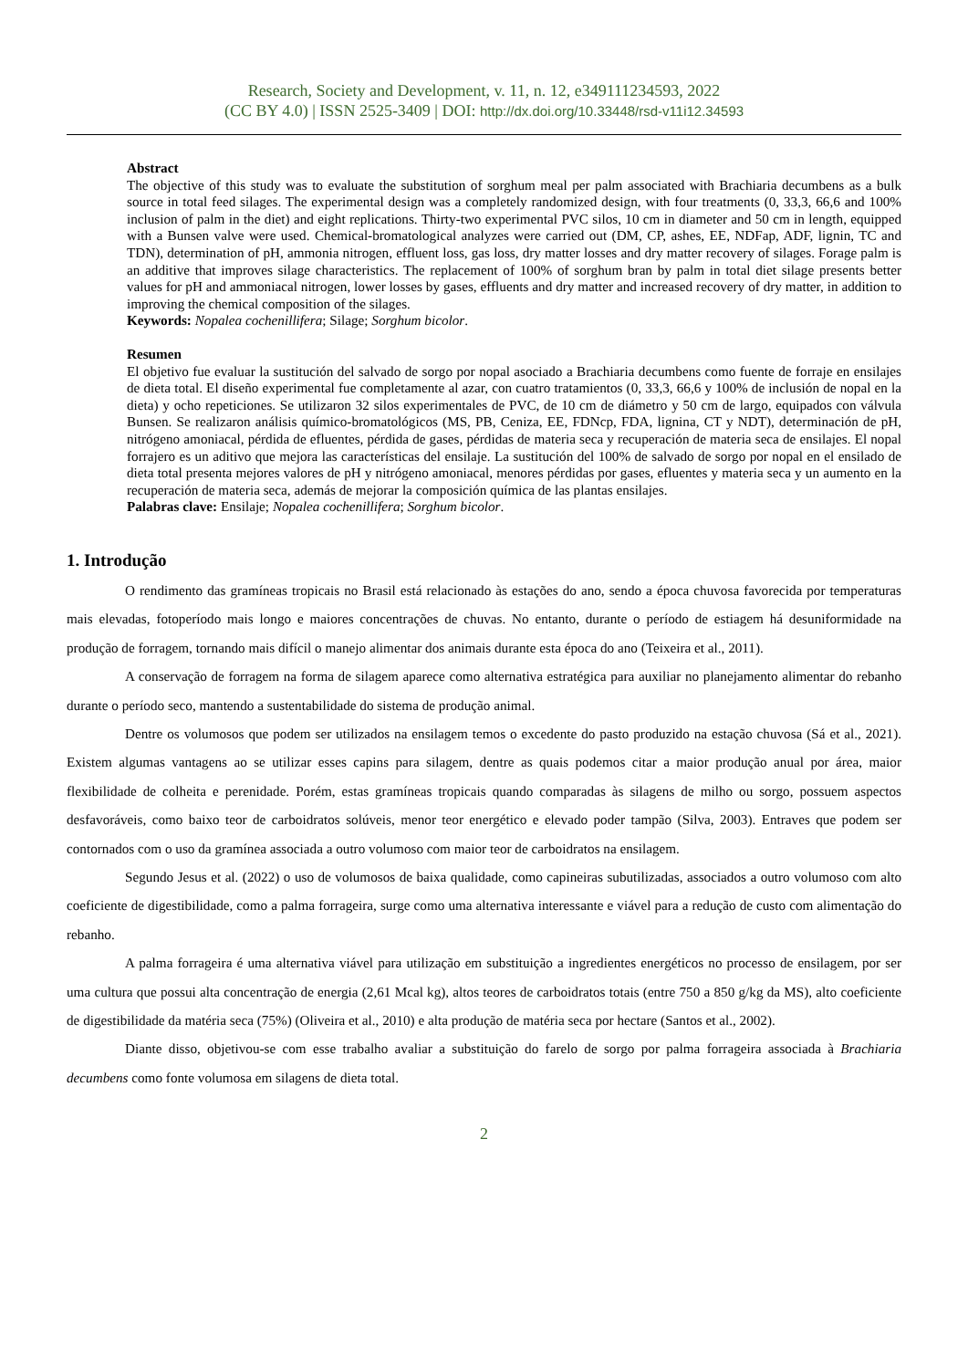Research, Society and Development, v. 11, n. 12, e349111234593, 2022
(CC BY 4.0) | ISSN 2525-3409 | DOI: http://dx.doi.org/10.33448/rsd-v11i12.34593
Abstract
The objective of this study was to evaluate the substitution of sorghum meal per palm associated with Brachiaria decumbens as a bulk source in total feed silages. The experimental design was a completely randomized design, with four treatments (0, 33,3, 66,6 and 100% inclusion of palm in the diet) and eight replications. Thirty-two experimental PVC silos, 10 cm in diameter and 50 cm in length, equipped with a Bunsen valve were used. Chemical-bromatological analyzes were carried out (DM, CP, ashes, EE, NDFap, ADF, lignin, TC and TDN), determination of pH, ammonia nitrogen, effluent loss, gas loss, dry matter losses and dry matter recovery of silages. Forage palm is an additive that improves silage characteristics. The replacement of 100% of sorghum bran by palm in total diet silage presents better values for pH and ammoniacal nitrogen, lower losses by gases, effluents and dry matter and increased recovery of dry matter, in addition to improving the chemical composition of the silages.
Keywords: Nopalea cochenillifera; Silage; Sorghum bicolor.
Resumen
El objetivo fue evaluar la sustitución del salvado de sorgo por nopal asociado a Brachiaria decumbens como fuente de forraje en ensilajes de dieta total. El diseño experimental fue completamente al azar, con cuatro tratamientos (0, 33,3, 66,6 y 100% de inclusión de nopal en la dieta) y ocho repeticiones. Se utilizaron 32 silos experimentales de PVC, de 10 cm de diámetro y 50 cm de largo, equipados con válvula Bunsen. Se realizaron análisis químico-bromatológicos (MS, PB, Ceniza, EE, FDNcp, FDA, lignina, CT y NDT), determinación de pH, nitrógeno amoniacal, pérdida de efluentes, pérdida de gases, pérdidas de materia seca y recuperación de materia seca de ensilajes. El nopal forrajero es un aditivo que mejora las características del ensilaje. La sustitución del 100% de salvado de sorgo por nopal en el ensilado de dieta total presenta mejores valores de pH y nitrógeno amoniacal, menores pérdidas por gases, efluentes y materia seca y un aumento en la recuperación de materia seca, además de mejorar la composición química de las plantas ensilajes.
Palabras clave: Ensilaje; Nopalea cochenillifera; Sorghum bicolor.
1. Introdução
O rendimento das gramíneas tropicais no Brasil está relacionado às estações do ano, sendo a época chuvosa favorecida por temperaturas mais elevadas, fotoperíodo mais longo e maiores concentrações de chuvas. No entanto, durante o período de estiagem há desuniformidade na produção de forragem, tornando mais difícil o manejo alimentar dos animais durante esta época do ano (Teixeira et al., 2011).
A conservação de forragem na forma de silagem aparece como alternativa estratégica para auxiliar no planejamento alimentar do rebanho durante o período seco, mantendo a sustentabilidade do sistema de produção animal.
Dentre os volumosos que podem ser utilizados na ensilagem temos o excedente do pasto produzido na estação chuvosa (Sá et al., 2021). Existem algumas vantagens ao se utilizar esses capins para silagem, dentre as quais podemos citar a maior produção anual por área, maior flexibilidade de colheita e perenidade. Porém, estas gramíneas tropicais quando comparadas às silagens de milho ou sorgo, possuem aspectos desfavoráveis, como baixo teor de carboidratos solúveis, menor teor energético e elevado poder tampão (Silva, 2003). Entraves que podem ser contornados com o uso da gramínea associada a outro volumoso com maior teor de carboidratos na ensilagem.
Segundo Jesus et al. (2022) o uso de volumosos de baixa qualidade, como capineiras subutilizadas, associados a outro volumoso com alto coeficiente de digestibilidade, como a palma forrageira, surge como uma alternativa interessante e viável para a redução de custo com alimentação do rebanho.
A palma forrageira é uma alternativa viável para utilização em substituição a ingredientes energéticos no processo de ensilagem, por ser uma cultura que possui alta concentração de energia (2,61 Mcal kg), altos teores de carboidratos totais (entre 750 a 850 g/kg da MS), alto coeficiente de digestibilidade da matéria seca (75%) (Oliveira et al., 2010) e alta produção de matéria seca por hectare (Santos et al., 2002).
Diante disso, objetivou-se com esse trabalho avaliar a substituição do farelo de sorgo por palma forrageira associada à Brachiaria decumbens como fonte volumosa em silagens de dieta total.
2